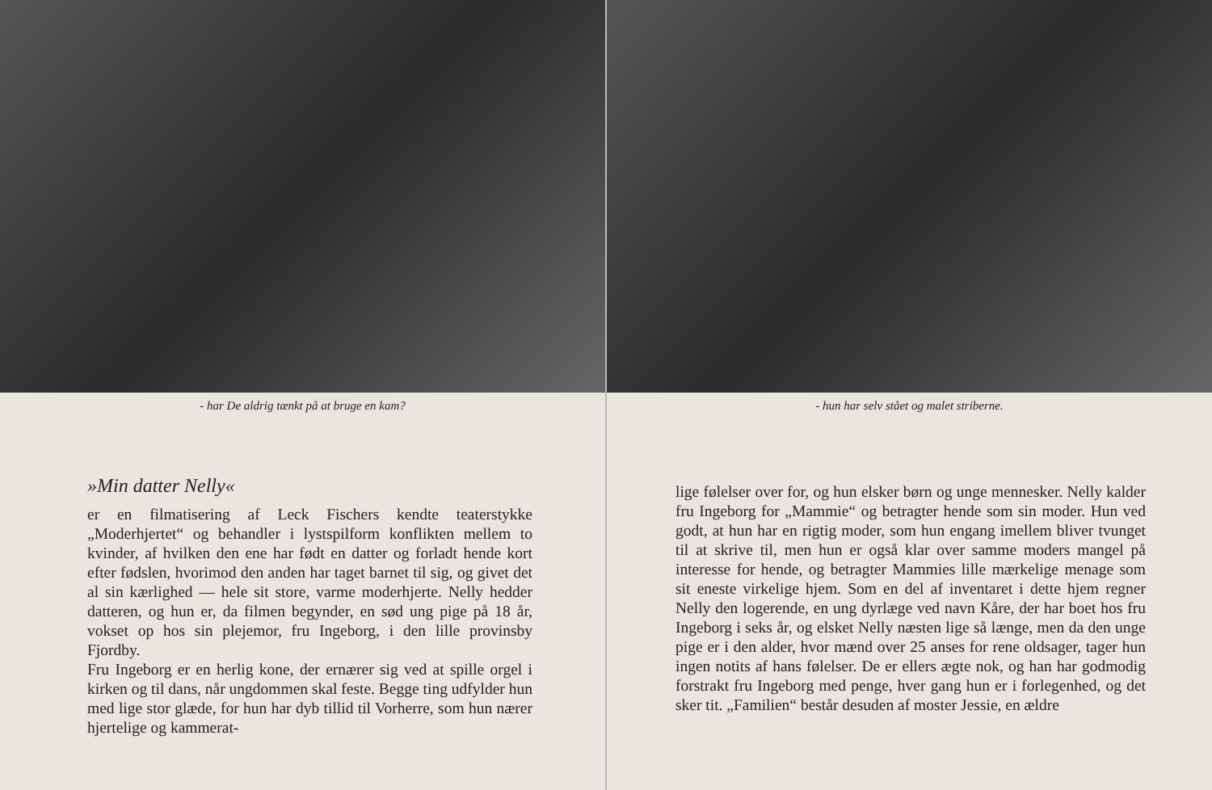- har De aldrig tænkt på at bruge en kam?
»Min datter Nelly«
er en filmatisering af Leck Fischers kendte teaterstykke „Moderhjertet“ og behandler i lystspilform konflikten mellem to kvinder, af hvilken den ene har født en datter og forladt hende kort efter fødslen, hvorimod den anden har taget barnet til sig, og givet det al sin kærlighed — hele sit store, varme moderhjerte. Nelly hedder datteren, og hun er, da filmen begynder, en sød ung pige på 18 år, vokset op hos sin plejemor, fru Ingeborg, i den lille provinsby Fjordby.
Fru Ingeborg er en herlig kone, der ernærer sig ved at spille orgel i kirken og til dans, når ungdommen skal feste. Begge ting udfylder hun med lige stor glæde, for hun har dyb tillid til Vorherre, som hun nærer hjertelige og kammerat-
- hun har selv stået og malet striberne.
lige følelser over for, og hun elsker børn og unge mennesker. Nelly kalder fru Ingeborg for „Mammie“ og betragter hende som sin moder. Hun ved godt, at hun har en rigtig moder, som hun engang imellem bliver tvunget til at skrive til, men hun er også klar over samme moders mangel på interesse for hende, og betragter Mammies lille mærkelige menage som sit eneste virkelige hjem. Som en del af inventaret i dette hjem regner Nelly den logerende, en ung dyrlæge ved navn Kåre, der har boet hos fru Ingeborg i seks år, og elsket Nelly næsten lige så længe, men da den unge pige er i den alder, hvor mænd over 25 anses for rene oldsager, tager hun ingen notits af hans følelser. De er ellers ægte nok, og han har godmodig forstrakt fru Ingeborg med penge, hver gang hun er i forlegenhed, og det sker tit. „Familien“ består desuden af moster Jessie, en ældre